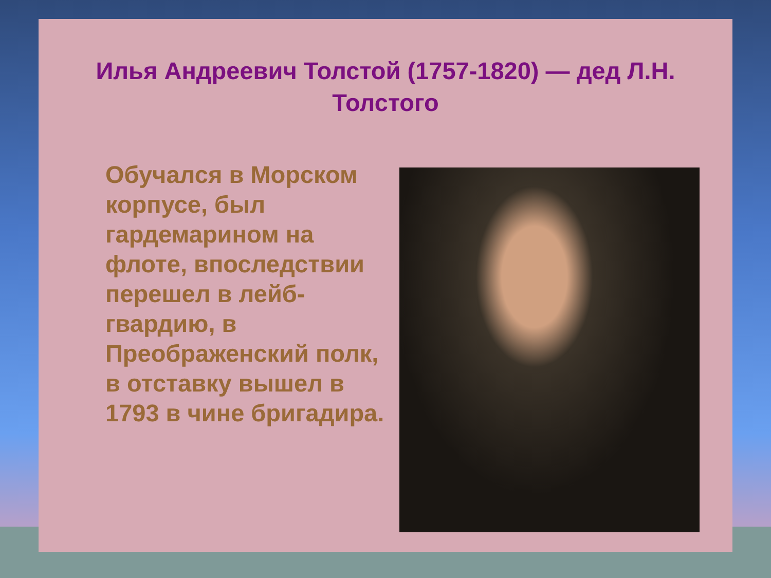Илья Андреевич Толстой (1757-1820) — дед Л.Н. Толстого
Обучался в Морском корпусе, был гардемарином на флоте, впоследствии перешел в лейб-гвардию, в Преображенский полк, в отставку вышел в 1793 в чине бригадира.